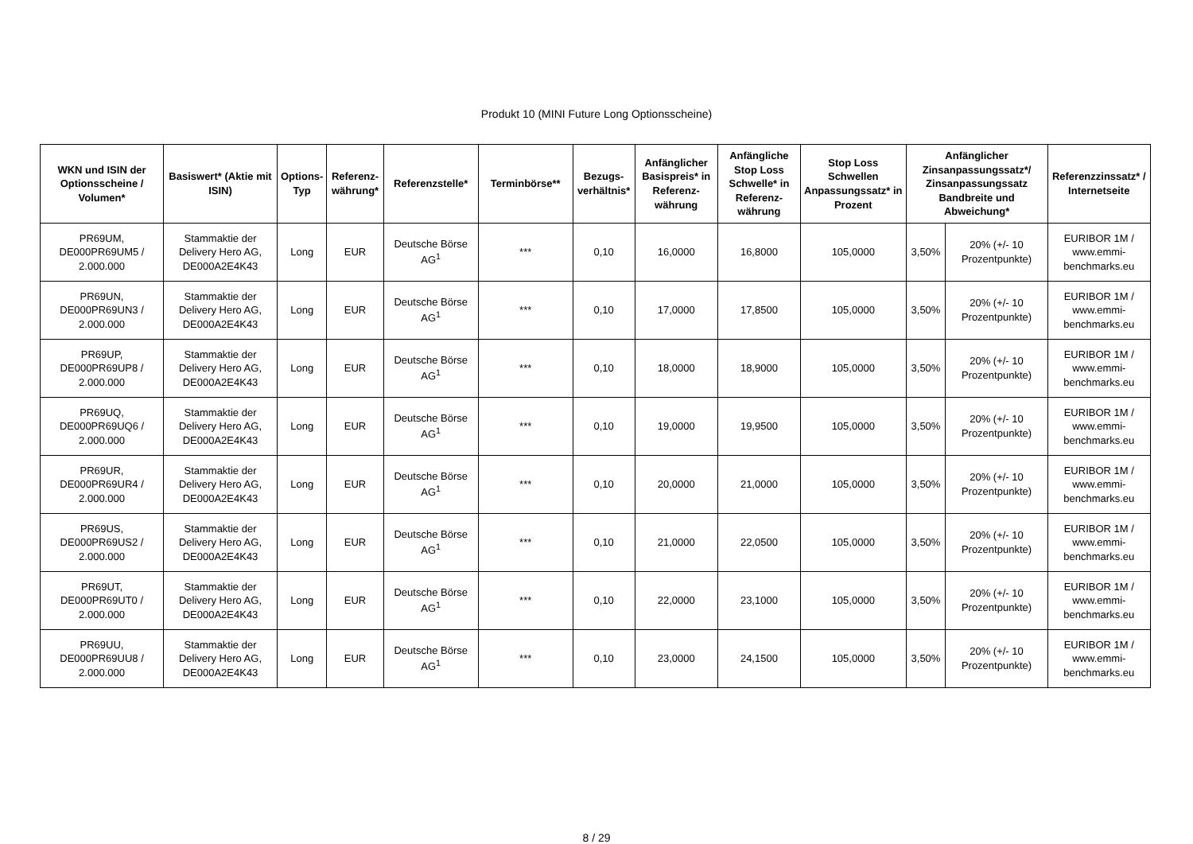Produkt 10 (MINI Future Long Optionsscheine)
| WKN und ISIN der Optionsscheine / Volumen* | Basiswert* (Aktie mit ISIN) | Options-Typ | Referenz-währung* | Referenzstelle* | Terminbörse** | Bezugs-verhältnis* | Anfänglicher Basispreis* in Referenz-währung | Anfängliche Stop Loss Schwelle* in Referenz-währung | Stop Loss Schwellen Anpassungssatz* in Prozent | Anfänglicher Zinsanpassungssatz*/ Zinsanpassungssatz Bandbreite und Abweichung* | | Referenzzinssatz* / Internetseite |
| --- | --- | --- | --- | --- | --- | --- | --- | --- | --- | --- | --- | --- |
| PR69UM, DE000PR69UM5 / 2.000.000 | Stammaktie der Delivery Hero AG, DE000A2E4K43 | Long | EUR | Deutsche Börse AG<sup>1</sup> | *** | 0,10 | 16,0000 | 16,8000 | 105,0000 | 3,50% | 20% (+/- 10 Prozentpunkte) | EURIBOR 1M / www.emmi-benchmarks.eu |
| PR69UN, DE000PR69UN3 / 2.000.000 | Stammaktie der Delivery Hero AG, DE000A2E4K43 | Long | EUR | Deutsche Börse AG<sup>1</sup> | *** | 0,10 | 17,0000 | 17,8500 | 105,0000 | 3,50% | 20% (+/- 10 Prozentpunkte) | EURIBOR 1M / www.emmi-benchmarks.eu |
| PR69UP, DE000PR69UP8 / 2.000.000 | Stammaktie der Delivery Hero AG, DE000A2E4K43 | Long | EUR | Deutsche Börse AG<sup>1</sup> | *** | 0,10 | 18,0000 | 18,9000 | 105,0000 | 3,50% | 20% (+/- 10 Prozentpunkte) | EURIBOR 1M / www.emmi-benchmarks.eu |
| PR69UQ, DE000PR69UQ6 / 2.000.000 | Stammaktie der Delivery Hero AG, DE000A2E4K43 | Long | EUR | Deutsche Börse AG<sup>1</sup> | *** | 0,10 | 19,0000 | 19,9500 | 105,0000 | 3,50% | 20% (+/- 10 Prozentpunkte) | EURIBOR 1M / www.emmi-benchmarks.eu |
| PR69UR, DE000PR69UR4 / 2.000.000 | Stammaktie der Delivery Hero AG, DE000A2E4K43 | Long | EUR | Deutsche Börse AG<sup>1</sup> | *** | 0,10 | 20,0000 | 21,0000 | 105,0000 | 3,50% | 20% (+/- 10 Prozentpunkte) | EURIBOR 1M / www.emmi-benchmarks.eu |
| PR69US, DE000PR69US2 / 2.000.000 | Stammaktie der Delivery Hero AG, DE000A2E4K43 | Long | EUR | Deutsche Börse AG<sup>1</sup> | *** | 0,10 | 21,0000 | 22,0500 | 105,0000 | 3,50% | 20% (+/- 10 Prozentpunkte) | EURIBOR 1M / www.emmi-benchmarks.eu |
| PR69UT, DE000PR69UT0 / 2.000.000 | Stammaktie der Delivery Hero AG, DE000A2E4K43 | Long | EUR | Deutsche Börse AG<sup>1</sup> | *** | 0,10 | 22,0000 | 23,1000 | 105,0000 | 3,50% | 20% (+/- 10 Prozentpunkte) | EURIBOR 1M / www.emmi-benchmarks.eu |
| PR69UU, DE000PR69UU8 / 2.000.000 | Stammaktie der Delivery Hero AG, DE000A2E4K43 | Long | EUR | Deutsche Börse AG<sup>1</sup> | *** | 0,10 | 23,0000 | 24,1500 | 105,0000 | 3,50% | 20% (+/- 10 Prozentpunkte) | EURIBOR 1M / www.emmi-benchmarks.eu |
8 / 29